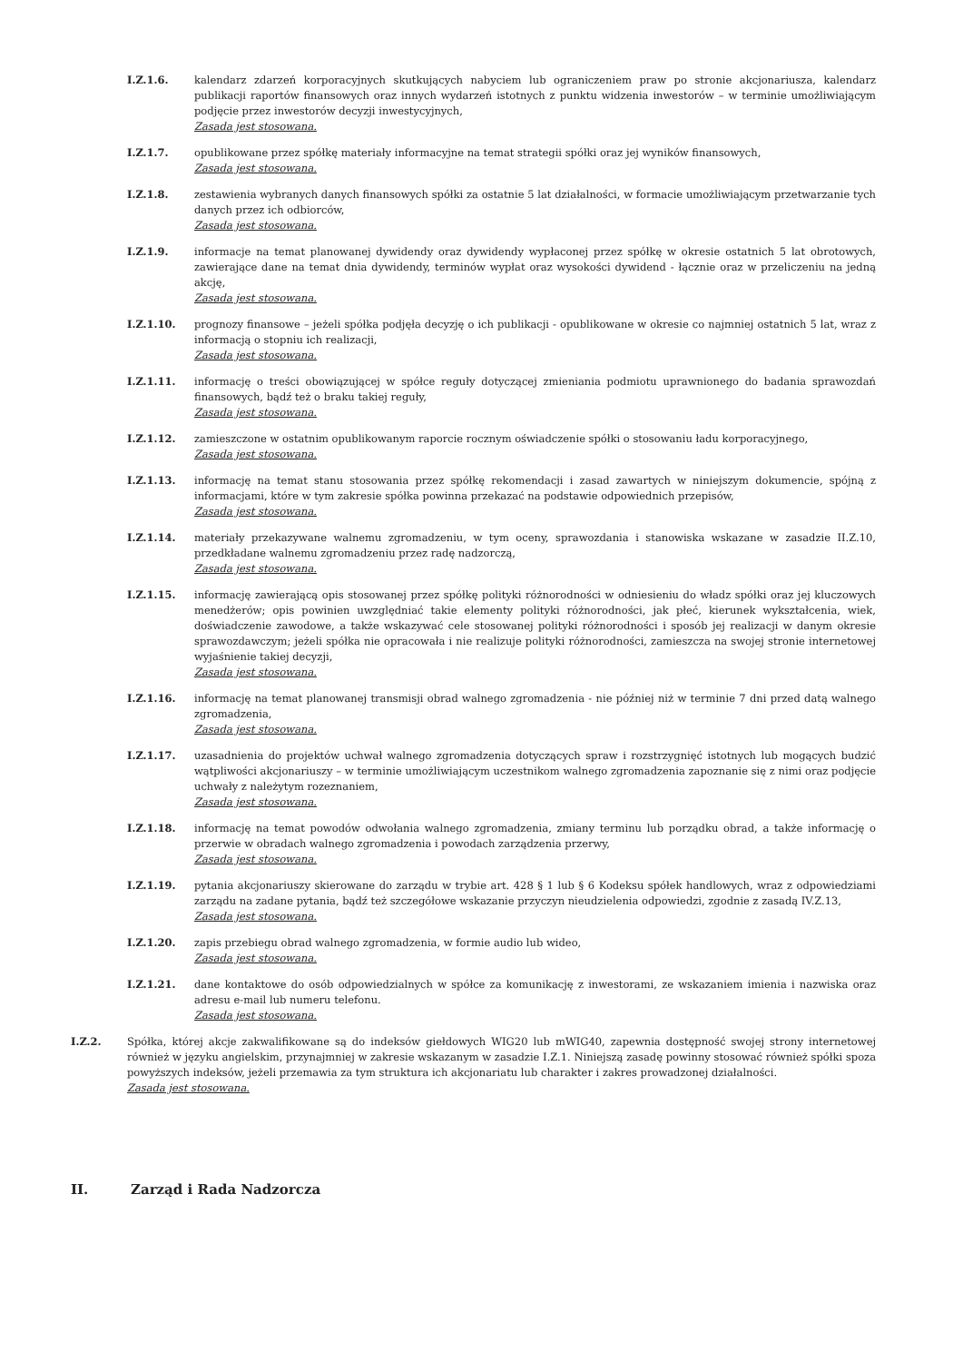I.Z.1.6. kalendarz zdarzeń korporacyjnych skutkujących nabyciem lub ograniczeniem praw po stronie akcjonariusza, kalendarz publikacji raportów finansowych oraz innych wydarzeń istotnych z punktu widzenia inwestorów – w terminie umożliwiającym podjęcie przez inwestorów decyzji inwestycyjnych,
Zasada jest stosowana.
I.Z.1.7. opublikowane przez spółkę materiały informacyjne na temat strategii spółki oraz jej wyników finansowych,
Zasada jest stosowana.
I.Z.1.8. zestawienia wybranych danych finansowych spółki za ostatnie 5 lat działalności, w formacie umożliwiającym przetwarzanie tych danych przez ich odbiorców,
Zasada jest stosowana.
I.Z.1.9. informacje na temat planowanej dywidendy oraz dywidendy wypłaconej przez spółkę w okresie ostatnich 5 lat obrotowych, zawierające dane na temat dnia dywidendy, terminów wypłat oraz wysokości dywidend - łącznie oraz w przeliczeniu na jedną akcję,
Zasada jest stosowana.
I.Z.1.10. prognozy finansowe – jeżeli spółka podjęła decyzję o ich publikacji - opublikowane w okresie co najmniej ostatnich 5 lat, wraz z informacją o stopniu ich realizacji,
Zasada jest stosowana.
I.Z.1.11. informację o treści obowiązującej w spółce reguły dotyczącej zmieniania podmiotu uprawnionego do badania sprawozdań finansowych, bądź też o braku takiej reguły,
Zasada jest stosowana.
I.Z.1.12. zamieszczone w ostatnim opublikowanym raporcie rocznym oświadczenie spółki o stosowaniu ładu korporacyjnego,
Zasada jest stosowana.
I.Z.1.13. informację na temat stanu stosowania przez spółkę rekomendacji i zasad zawartych w niniejszym dokumencie, spójną z informacjami, które w tym zakresie spółka powinna przekazać na podstawie odpowiednich przepisów,
Zasada jest stosowana.
I.Z.1.14. materiały przekazywane walnemu zgromadzeniu, w tym oceny, sprawozdania i stanowiska wskazane w zasadzie II.Z.10, przedkładane walnemu zgromadzeniu przez radę nadzorczą,
Zasada jest stosowana.
I.Z.1.15. informację zawierającą opis stosowanej przez spółkę polityki różnorodności w odniesieniu do władz spółki oraz jej kluczowych menedżerów; opis powinien uwzględniać takie elementy polityki różnorodności, jak płeć, kierunek wykształcenia, wiek, doświadczenie zawodowe, a także wskazywać cele stosowanej polityki różnorodności i sposób jej realizacji w danym okresie sprawozdawczym; jeżeli spółka nie opracowała i nie realizuje polityki różnorodności, zamieszcza na swojej stronie internetowej wyjaśnienie takiej decyzji,
Zasada jest stosowana.
I.Z.1.16. informację na temat planowanej transmisji obrad walnego zgromadzenia - nie później niż w terminie 7 dni przed datą walnego zgromadzenia,
Zasada jest stosowana.
I.Z.1.17. uzasadnienia do projektów uchwał walnego zgromadzenia dotyczących spraw i rozstrzygnięć istotnych lub mogących budzić wątpliwości akcjonariuszy – w terminie umożliwiającym uczestnikom walnego zgromadzenia zapoznanie się z nimi oraz podjęcie uchwały z należytym rozeznaniem,
Zasada jest stosowana.
I.Z.1.18. informację na temat powodów odwołania walnego zgromadzenia, zmiany terminu lub porządku obrad, a także informację o przerwie w obradach walnego zgromadzenia i powodach zarządzenia przerwy,
Zasada jest stosowana.
I.Z.1.19. pytania akcjonariuszy skierowane do zarządu w trybie art. 428 § 1 lub § 6 Kodeksu spółek handlowych, wraz z odpowiedziami zarządu na zadane pytania, bądź też szczegółowe wskazanie przyczyn nieudzielenia odpowiedzi, zgodnie z zasadą IV.Z.13,
Zasada jest stosowana.
I.Z.1.20. zapis przebiegu obrad walnego zgromadzenia, w formie audio lub wideo,
Zasada jest stosowana.
I.Z.1.21. dane kontaktowe do osób odpowiedzialnych w spółce za komunikację z inwestorami, ze wskazaniem imienia i nazwiska oraz adresu e-mail lub numeru telefonu.
Zasada jest stosowana.
I.Z.2. Spółka, której akcje zakwalifikowane są do indeksów giełdowych WIG20 lub mWIG40, zapewnia dostępność swojej strony internetowej również w języku angielskim, przynajmniej w zakresie wskazanym w zasadzie I.Z.1. Niniejszą zasadę powinny stosować również spółki spoza powyższych indeksów, jeżeli przemawia za tym struktura ich akcjonariatu lub charakter i zakres prowadzonej działalności.
Zasada jest stosowana.
II. Zarząd i Rada Nadzorcza